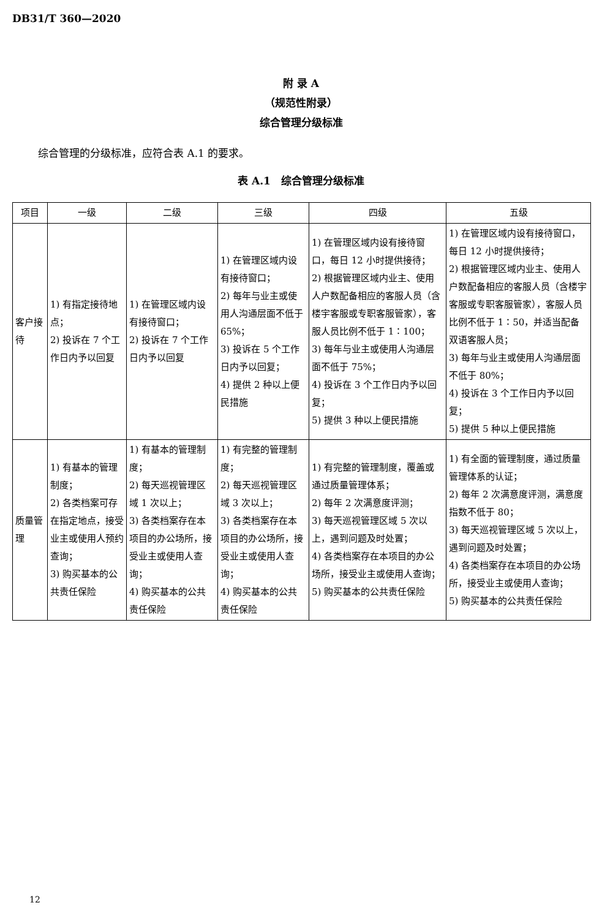DB31/T 360—2020
附 录 A
（规范性附录）
综合管理分级标准
综合管理的分级标准，应符合表 A.1 的要求。
表 A.1　综合管理分级标准
| 项目 | 一级 | 二级 | 三级 | 四级 | 五级 |
| --- | --- | --- | --- | --- | --- |
| 客户接待 | 1) 有指定接待地点； 2) 投诉在 7 个工作日内予以回复 | 1) 在管理区域内设有接待窗口； 2) 投诉在 7 个工作日内予以回复 | 1) 在管理区域内设有接待窗口； 2) 每年与业主或使用人沟通层面不低于 65%； 3) 投诉在 5 个工作日内予以回复； 4) 提供 2 种以上便民措施 | 1) 在管理区域内设有接待窗口，每日 12 小时提供接待； 2) 根据管理区域内业主、使用人户数配备相应的客服人员（含楼宇客服或专职客服管家），客服人员比例不低于 1∶100； 3) 每年与业主或使用人沟通层面不低于 75%； 4) 投诉在 3 个工作日内予以回复； 5) 提供 3 种以上便民措施 | 1) 在管理区域内设有接待窗口，每日 12 小时提供接待； 2) 根据管理区域内业主、使用人户数配备相应的客服人员（含楼宇客服或专职客服管家），客服人员比例不低于 1∶50，并适当配备双语客服人员； 3) 每年与业主或使用人沟通层面不低于 80%； 4) 投诉在 3 个工作日内予以回复； 5) 提供 5 种以上便民措施 |
| 质量管理 | 1) 有基本的管理制度； 2) 各类档案可存在指定地点，接受业主或使用人预约查询； 3) 购买基本的公共责任保险 | 1) 有基本的管理制度； 2) 每天巡视管理区域 1 次以上； 3) 各类档案存在本项目的办公场所，接受业主或使用人查询； 4) 购买基本的公共责任保险 | 1) 有完整的管理制度； 2) 每天巡视管理区域 3 次以上； 3) 各类档案存在本项目的办公场所，接受业主或使用人查询； 4) 购买基本的公共责任保险 | 1) 有完整的管理制度，覆盖或通过质量管理体系； 2) 每年 2 次满意度评测； 3) 每天巡视管理区域 5 次以上，遇到问题及时处置； 4) 各类档案存在本项目的办公场所，接受业主或使用人查询； 5) 购买基本的公共责任保险 | 1) 有全面的管理制度，通过质量管理体系的认证； 2) 每年 2 次满意度评测，满意度指数不低于 80； 3) 每天巡视管理区域 5 次以上，遇到问题及时处置； 4) 各类档案存在本项目的办公场所，接受业主或使用人查询； 5) 购买基本的公共责任保险 |
12